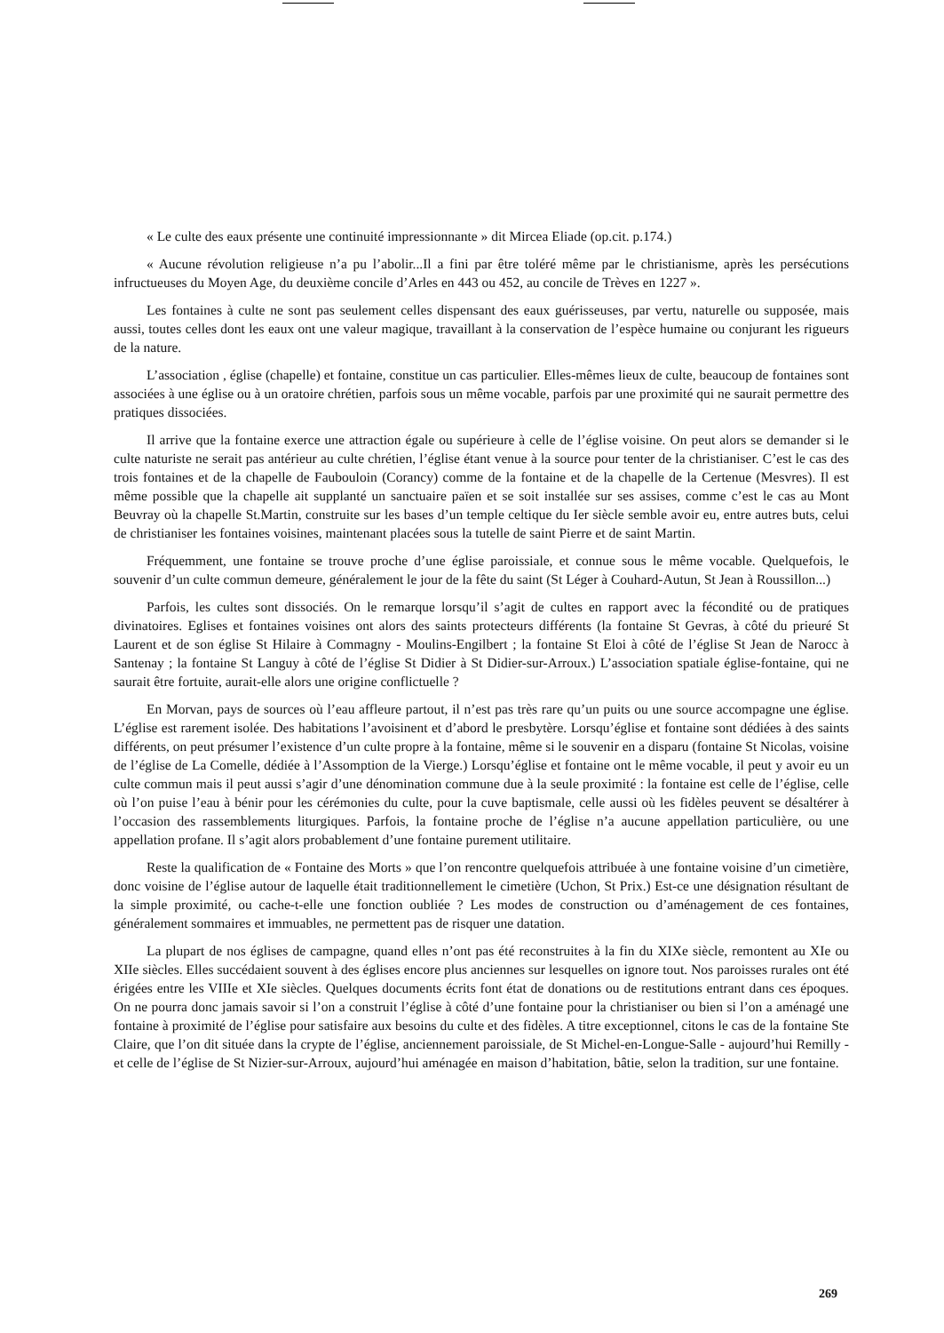« Le culte des eaux présente une continuité impressionnante » dit Mircea Eliade (op.cit. p.174.)
« Aucune révolution religieuse n’a pu l’abolir...Il a fini par être toléré même par le christianisme, après les persécutions infructueuses du Moyen Age, du deuxième concile d’Arles en 443 ou 452, au concile de Trèves en 1227 ».
Les fontaines à culte ne sont pas seulement celles dispensant des eaux guérisseuses, par vertu, naturelle ou supposée, mais aussi, toutes celles dont les eaux ont une valeur magique, travaillant à la conservation de l’espèce humaine ou conjurant les rigueurs de la nature.
L’association , église (chapelle) et fontaine, constitue un cas particulier. Elles-mêmes lieux de culte, beaucoup de fontaines sont associées à une église ou à un oratoire chrétien, parfois sous un même vocable, parfois par une proximité qui ne saurait permettre des pratiques dissociées.
Il arrive que la fontaine exerce une attraction égale ou supérieure à celle de l’église voisine. On peut alors se demander si le culte naturiste ne serait pas antérieur au culte chrétien, l’église étant venue à la source pour tenter de la christianiser. C’est le cas des trois fontaines et de la chapelle de Faubouloin (Corancy) comme de la fontaine et de la chapelle de la Certenue (Mesvres). Il est même possible que la chapelle ait supplanté un sanctuaire païen et se soit installée sur ses assises, comme c’est le cas au Mont Beuvray où la chapelle St.Martin, construite sur les bases d’un temple celtique du Ier siècle semble avoir eu, entre autres buts, celui de christianiser les fontaines voisines, maintenant placées sous la tutelle de saint Pierre et de saint Martin.
Fréquemment, une fontaine se trouve proche d’une église paroissiale, et connue sous le même vocable. Quelquefois, le souvenir d’un culte commun demeure, généralement le jour de la fête du saint (St Léger à Couhard-Autun, St Jean à Roussillon...)
Parfois, les cultes sont dissociés. On le remarque lorsqu’il s’agit de cultes en rapport avec la fécondité ou de pratiques divinatoires. Eglises et fontaines voisines ont alors des saints protecteurs différents (la fontaine St Gevras, à côté du prieuré St Laurent et de son église St Hilaire à Commagny - Moulins-Engilbert ; la fontaine St Eloi à côté de l’église St Jean de Narocc à Santenay ; la fontaine St Languy à côté de l’église St Didier à St Didier-sur-Arroux.) L’association spatiale église-fontaine, qui ne saurait être fortuite, aurait-elle alors une origine conflictuelle ?
En Morvan, pays de sources où l’eau affleure partout, il n’est pas très rare qu’un puits ou une source accompagne une église. L’église est rarement isolée. Des habitations l’avoisinent et d’abord le presbytère. Lorsqu’église et fontaine sont dédiées à des saints différents, on peut présumer l’existence d’un culte propre à la fontaine, même si le souvenir en a disparu (fontaine St Nicolas, voisine de l’église de La Comelle, dédiée à l’Assomption de la Vierge.) Lorsqu’église et fontaine ont le même vocable, il peut y avoir eu un culte commun mais il peut aussi s’agir d’une dénomination commune due à la seule proximité : la fontaine est celle de l’église, celle où l’on puise l’eau à bénir pour les cérémonies du culte, pour la cuve baptismale, celle aussi où les fidèles peuvent se désaltérer à l’occasion des rassemblements liturgiques. Parfois, la fontaine proche de l’église n’a aucune appellation particulière, ou une appellation profane. Il s’agit alors probablement d’une fontaine purement utilitaire.
Reste la qualification de « Fontaine des Morts » que l’on rencontre quelquefois attribuée à une fontaine voisine d’un cimetière, donc voisine de l’église autour de laquelle était traditionnellement le cimetière (Uchon, St Prix.) Est-ce une désignation résultant de la simple proximité, ou cache-t-elle une fonction oubliée ? Les modes de construction ou d’aménagement de ces fontaines, généralement sommaires et immuables, ne permettent pas de risquer une datation.
La plupart de nos églises de campagne, quand elles n’ont pas été reconstruites à la fin du XIXe siècle, remontent au XIe ou XIIe siècles. Elles succédaient souvent à des églises encore plus anciennes sur lesquelles on ignore tout. Nos paroisses rurales ont été érigées entre les VIIIe et XIe siècles. Quelques documents écrits font état de donations ou de restitutions entrant dans ces époques. On ne pourra donc jamais savoir si l’on a construit l’église à côté d’une fontaine pour la christianiser ou bien si l’on a aménagé une fontaine à proximité de l’église pour satisfaire aux besoins du culte et des fidèles. A titre exceptionnel, citons le cas de la fontaine Ste Claire, que l’on dit située dans la crypte de l’église, anciennement paroissiale, de St Michel-en-Longue-Salle - aujourd’hui Remilly - et celle de l’église de St Nizier-sur-Arroux, aujourd’hui aménagée en maison d’habitation, bâtie, selon la tradition, sur une fontaine.
269